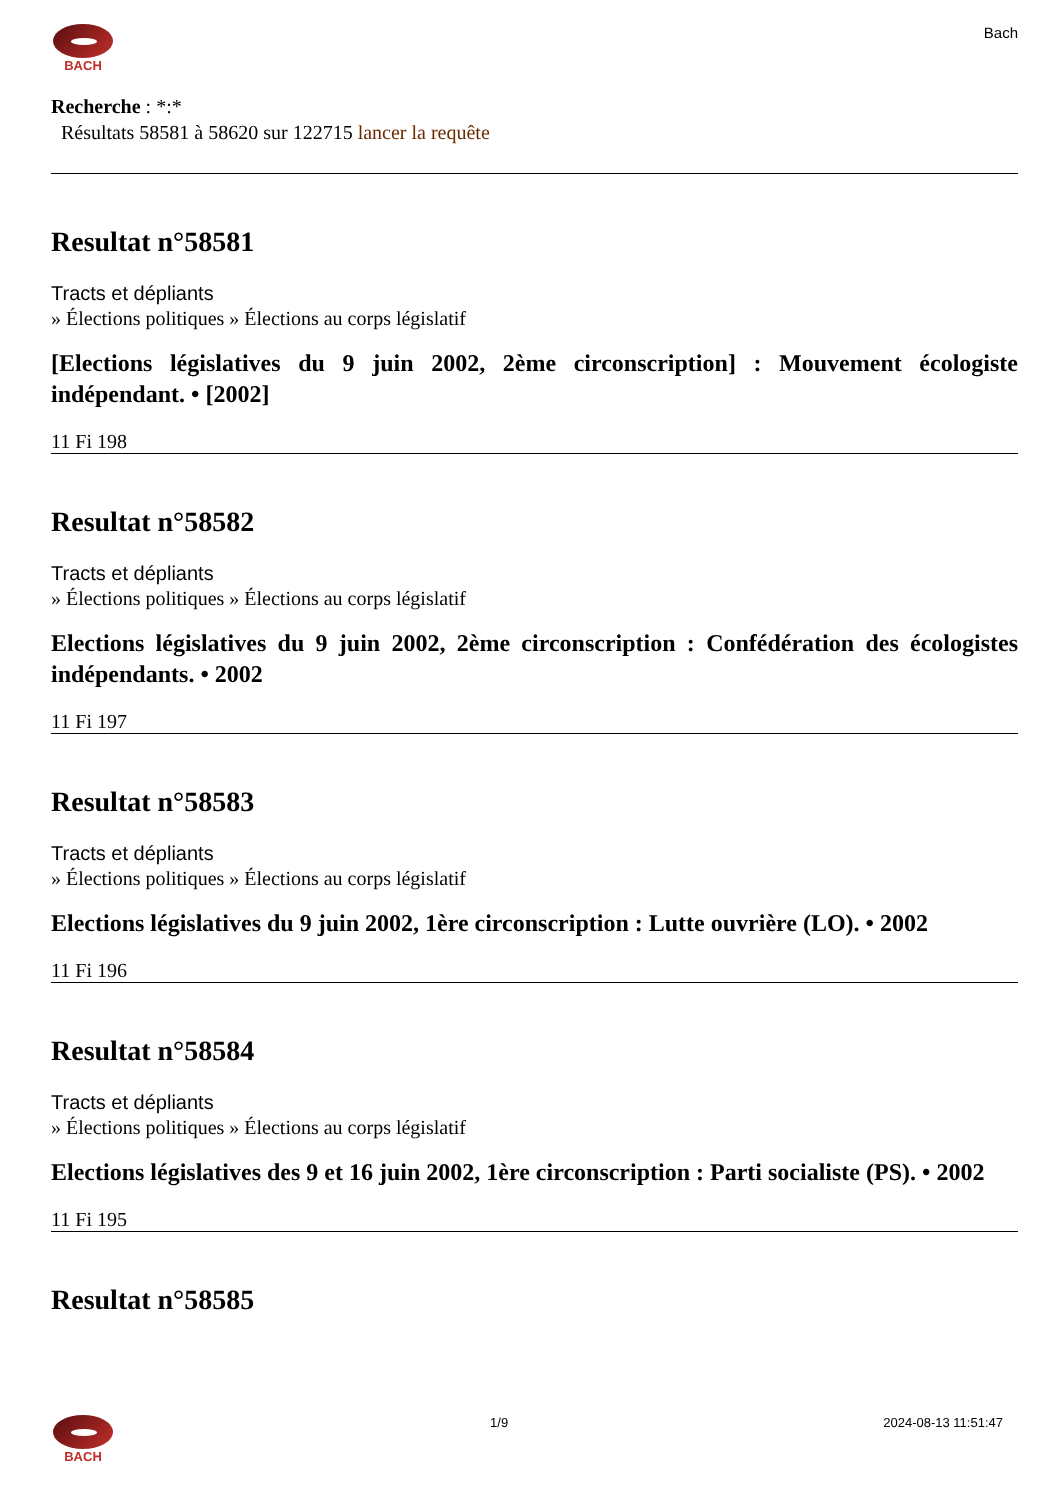BACH
Bach
Recherche : *:*
Résultats 58581 à 58620 sur 122715 lancer la requête
Resultat n°58581
Tracts et dépliants
» Élections politiques » Élections au corps législatif
[Elections législatives du 9 juin 2002, 2ème circonscription] : Mouvement écologiste indépendant. • [2002]
11 Fi 198
Resultat n°58582
Tracts et dépliants
» Élections politiques » Élections au corps législatif
Elections législatives du 9 juin 2002, 2ème circonscription : Confédération des écologistes indépendants. • 2002
11 Fi 197
Resultat n°58583
Tracts et dépliants
» Élections politiques » Élections au corps législatif
Elections législatives du 9 juin 2002, 1ère circonscription : Lutte ouvrière (LO). • 2002
11 Fi 196
Resultat n°58584
Tracts et dépliants
» Élections politiques » Élections au corps législatif
Elections législatives des 9 et 16 juin 2002, 1ère circonscription : Parti socialiste (PS). • 2002
11 Fi 195
Resultat n°58585
BACH 1/9 2024-08-13 11:51:47